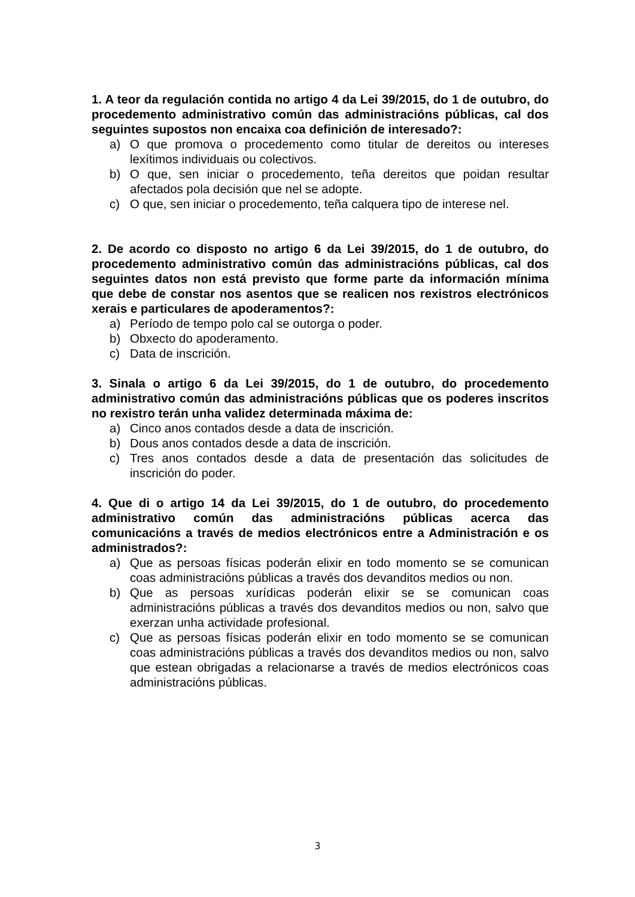1. A teor da regulación contida no artigo 4 da Lei 39/2015, do 1 de outubro, do procedemento administrativo común das administracións públicas, cal dos seguintes supostos non encaixa coa definición de interesado?:
a) O que promova o procedemento como titular de dereitos ou intereses lexítimos individuais ou colectivos.
b) O que, sen iniciar o procedemento, teña dereitos que poidan resultar afectados pola decisión que nel se adopte.
c) O que, sen iniciar o procedemento, teña calquera tipo de interese nel.
2. De acordo co disposto no artigo 6 da Lei 39/2015, do 1 de outubro, do procedemento administrativo común das administracións públicas, cal dos seguintes datos non está previsto que forme parte da información mínima que debe de constar nos asentos que se realicen nos rexistros electrónicos xerais e particulares de apoderamentos?:
a) Período de tempo polo cal se outorga o poder.
b) Obxecto do apoderamento.
c) Data de inscrición.
3. Sinala o artigo 6 da Lei 39/2015, do 1 de outubro, do procedemento administrativo común das administracións públicas que os poderes inscritos no rexistro terán unha validez determinada máxima de:
a) Cinco anos contados desde a data de inscrición.
b) Dous anos contados desde a data de inscrición.
c) Tres anos contados desde a data de presentación das solicitudes de inscrición do poder.
4. Que di o artigo 14 da Lei 39/2015, do 1 de outubro, do procedemento administrativo común das administracións públicas acerca das comunicacións a través de medios electrónicos entre a Administración e os administrados?:
a) Que as persoas físicas poderán elixir en todo momento se se comunican coas administracións públicas a través dos devanditos medios ou non.
b) Que as persoas xurídicas poderán elixir se se comunican coas administracións públicas a través dos devanditos medios ou non, salvo que exerzan unha actividade profesional.
c) Que as persoas físicas poderán elixir en todo momento se se comunican coas administracións públicas a través dos devanditos medios ou non, salvo que estean obrigadas a relacionarse a través de medios electrónicos coas administracións públicas.
3